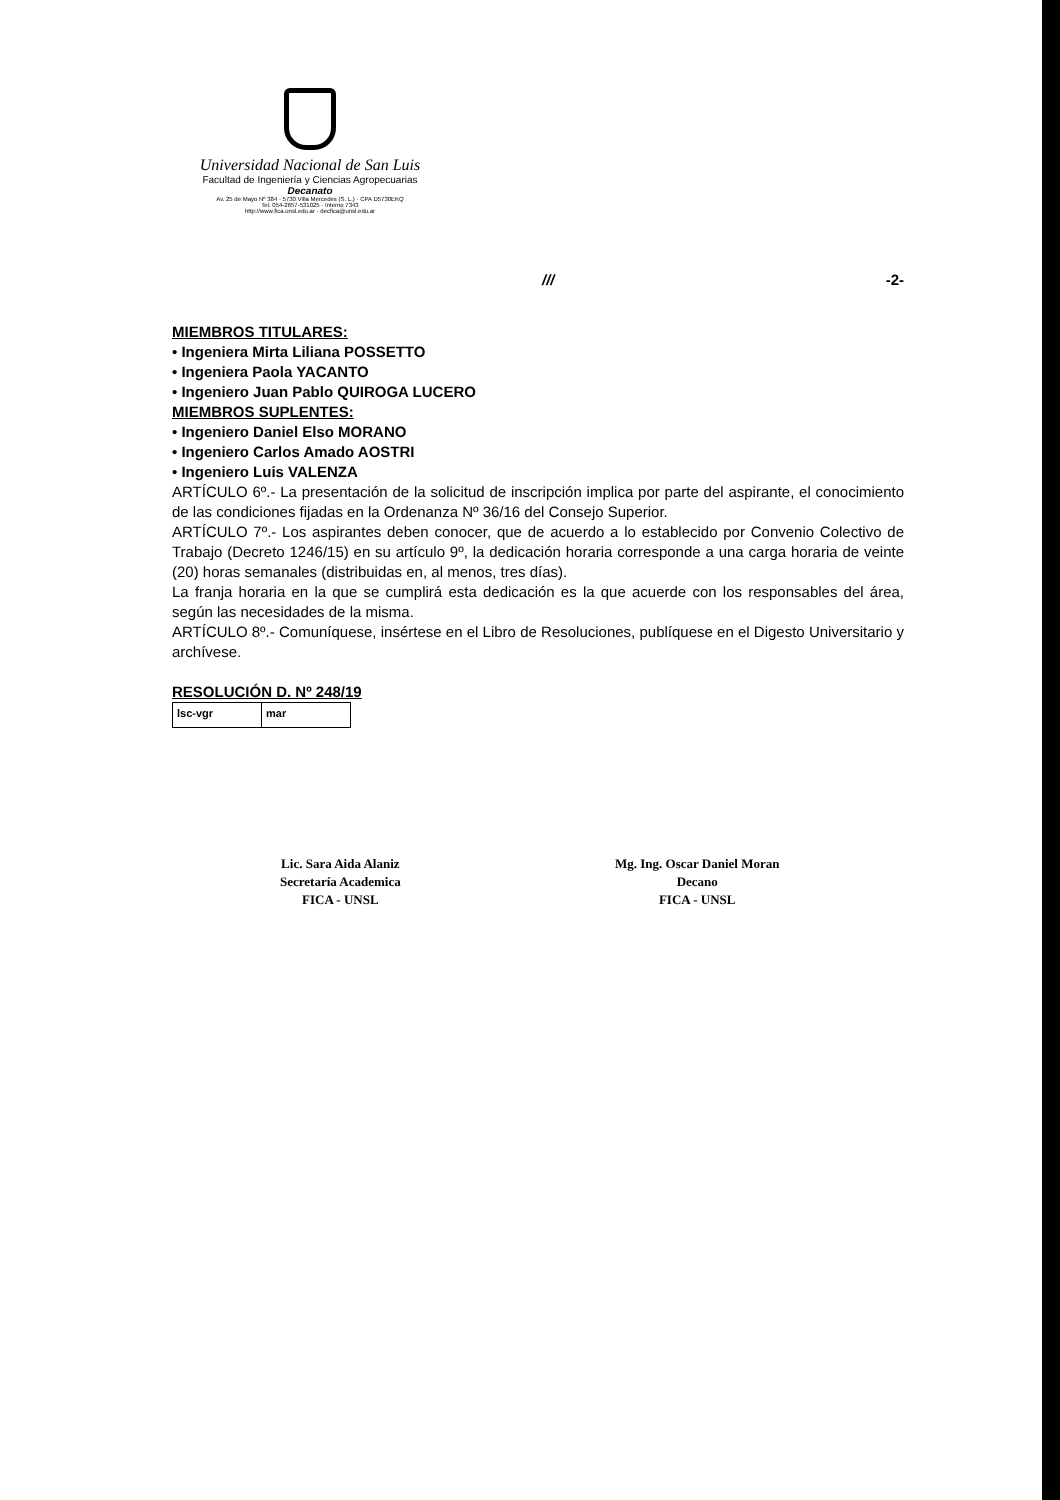Universidad Nacional de San Luis
Facultad de Ingeniería y Ciencias Agropecuarias
Decanato
Av. 25 de Mayo Nº 384 · 5730 Villa Mercedes (S. L.) · CPA D5730EKQ
Tel. 054-2657-531025 · Interno 7343
http://www.fica.unsl.edu.ar · decfica@unsl.edu.ar
/// -2-
MIEMBROS TITULARES:
• Ingeniera Mirta Liliana POSSETTO
• Ingeniera Paola YACANTO
• Ingeniero Juan Pablo QUIROGA LUCERO
MIEMBROS SUPLENTES:
• Ingeniero Daniel Elso MORANO
• Ingeniero Carlos Amado AOSTRI
• Ingeniero Luis VALENZA
ARTÍCULO 6º.- La presentación de la solicitud de inscripción implica por parte del aspirante, el conocimiento de las condiciones fijadas en la Ordenanza Nº 36/16 del Consejo Superior.
ARTÍCULO 7º.- Los aspirantes deben conocer, que de acuerdo a lo establecido por Convenio Colectivo de Trabajo (Decreto 1246/15) en su artículo 9º, la dedicación horaria corresponde a una carga horaria de veinte (20) horas semanales (distribuidas en, al menos, tres días).
La franja horaria en la que se cumplirá esta dedicación es la que acuerde con los responsables del área, según las necesidades de la misma.
ARTÍCULO 8º.- Comuníquese, insértese en el Libro de Resoluciones, publíquese en el Digesto Universitario y archívese.
RESOLUCIÓN D. Nº 248/19
| lsc-vgr | mar |
Lic. Sara Aida Alaniz
Secretaría Academica
FICA - UNSL
Mg. Ing. Oscar Daniel Moran
Decano
FICA - UNSL